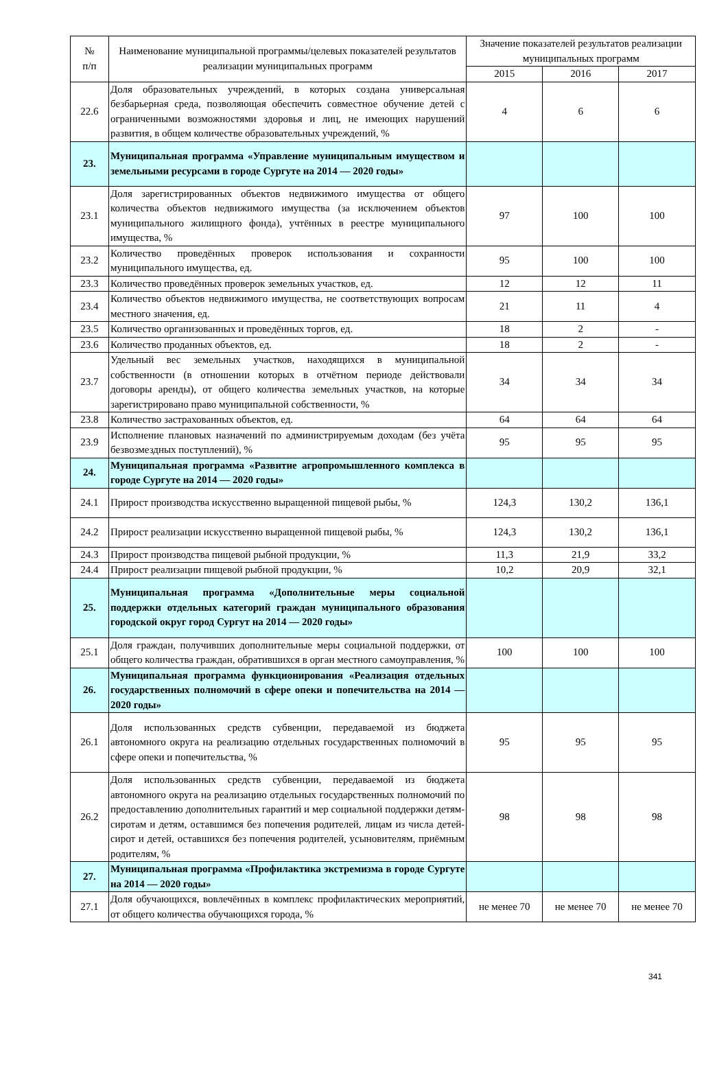| № п/п | Наименование муниципальной программы/целевых показателей результатов реализации муниципальных программ | Значение показателей результатов реализации муниципальных программ | | |
| --- | --- | --- | --- | --- |
| | | 2015 | 2016 | 2017 |
| 22.6 | Доля образовательных учреждений, в которых создана универсальная безбарьерная среда, позволяющая обеспечить совместное обучение детей с ограниченными возможностями здоровья и лиц, не имеющих нарушений развития, в общем количестве образовательных учреждений, % | 4 | 6 | 6 |
| 23. | Муниципальная программа «Управление муниципальным имуществом и земельными ресурсами в городе Сургуте на 2014 — 2020 годы» | | | |
| 23.1 | Доля зарегистрированных объектов недвижимого имущества от общего количества объектов недвижимого имущества (за исключением объектов муниципального жилищного фонда), учтённых в реестре муниципального имущества, % | 97 | 100 | 100 |
| 23.2 | Количество проведённых проверок использования и сохранности муниципального имущества, ед. | 95 | 100 | 100 |
| 23.3 | Количество проведённых проверок земельных участков, ед. | 12 | 12 | 11 |
| 23.4 | Количество объектов недвижимого имущества, не соответствующих вопросам местного значения, ед. | 21 | 11 | 4 |
| 23.5 | Количество организованных и проведённых торгов, ед. | 18 | 2 | - |
| 23.6 | Количество проданных объектов, ед. | 18 | 2 | - |
| 23.7 | Удельный вес земельных участков, находящихся в муниципальной собственности (в отношении которых в отчётном периоде действовали договоры аренды), от общего количества земельных участков, на которые зарегистрировано право муниципальной собственности, % | 34 | 34 | 34 |
| 23.8 | Количество застрахованных объектов, ед. | 64 | 64 | 64 |
| 23.9 | Исполнение плановых назначений по администрируемым доходам (без учёта безвозмездных поступлений), % | 95 | 95 | 95 |
| 24. | Муниципальная программа «Развитие агропромышленного комплекса в городе Сургуте на 2014 — 2020 годы» | | | |
| 24.1 | Прирост производства искусственно выращенной пищевой рыбы, % | 124,3 | 130,2 | 136,1 |
| 24.2 | Прирост реализации искусственно выращенной пищевой рыбы, % | 124,3 | 130,2 | 136,1 |
| 24.3 | Прирост производства пищевой рыбной продукции, % | 11,3 | 21,9 | 33,2 |
| 24.4 | Прирост реализации пищевой рыбной продукции, % | 10,2 | 20,9 | 32,1 |
| 25. | Муниципальная программа «Дополнительные меры социальной поддержки отдельных категорий граждан муниципального образования городской округ город Сургут на 2014 — 2020 годы» | | | |
| 25.1 | Доля граждан, получивших дополнительные меры социальной поддержки, от общего количества граждан, обратившихся в орган местного самоуправления, % | 100 | 100 | 100 |
| 26. | Муниципальная программа функционирования «Реализация отдельных государственных полномочий в сфере опеки и попечительства на 2014 — 2020 годы» | | | |
| 26.1 | Доля использованных средств субвенции, передаваемой из бюджета автономного округа на реализацию отдельных государственных полномочий в сфере опеки и попечительства, % | 95 | 95 | 95 |
| 26.2 | Доля использованных средств субвенции, передаваемой из бюджета автономного округа на реализацию отдельных государственных полномочий по предоставлению дополнительных гарантий и мер социальной поддержки детям-сиротам и детям, оставшимся без попечения родителей, лицам из числа детей-сирот и детей, оставшихся без попечения родителей, усыновителям, приёмным родителям, % | 98 | 98 | 98 |
| 27. | Муниципальная программа «Профилактика экстремизма в городе Сургуте на 2014 — 2020 годы» | | | |
| 27.1 | Доля обучающихся, вовлечённых в комплекс профилактических мероприятий, от общего количества обучающихся города, % | не менее 70 | не менее 70 | не менее 70 |
341